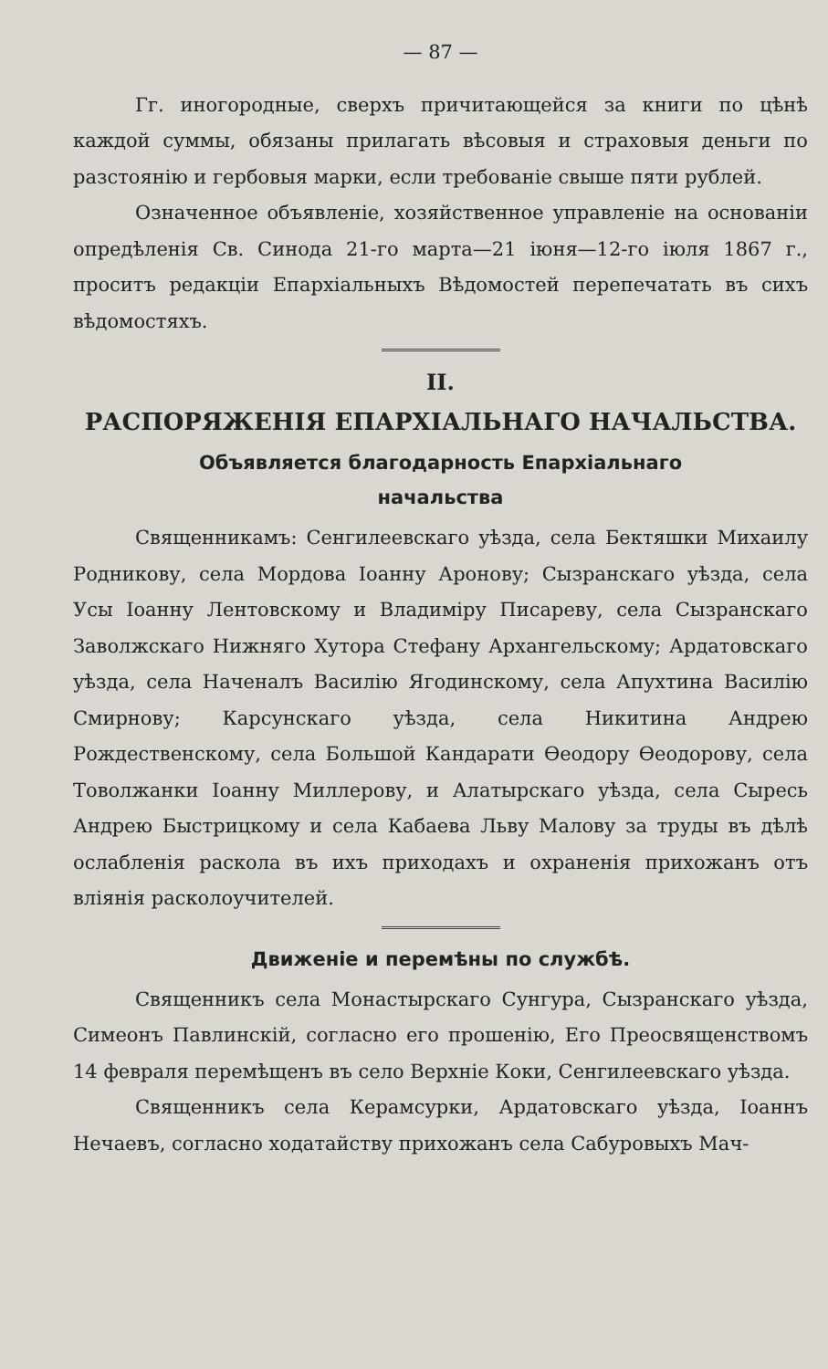— 87 —
Гг. иногородные, сверхъ причитающейся за книги по цѣнѣ каждой суммы, обязаны прилагать вѣсовыя и страховыя деньги по разстоянію и гербовыя марки, если требованіе свыше пяти рублей.
Означенное объявленіе, хозяйственное управленіе на основаніи опредѣленія Св. Синода 21-го марта—21 іюня—12-го іюля 1867 г., проситъ редакціи Епархіальныхъ Вѣдомостей перепечатать въ сихъ вѣдомостяхъ.
II.
РАСПОРЯЖЕНІЯ ЕПАРХІАЛЬНАГО НАЧАЛЬСТВА.
Объявляется благодарность Епархіальнаго
начальства
Священникамъ: Сенгилеевскаго уѣзда, села Бектяшки Михаилу Родникову, села Мордова Іоанну Аронову; Сызранскаго уѣзда, села Усы Іоанну Лентовскому и Владиміру Писареву, села Сызранскаго Заволжскаго Нижняго Хутора Стефану Архангельскому; Ардатовскаго уѣзда, села Наченалъ Василію Ягодинскому, села Апухтина Василію Смирнову; Карсунскаго уѣзда, села Никитина Андрею Рождественскому, села Большой Кандарати Ѳеодору Ѳеодорову, села Товолжанки Іоанну Миллерову, и Алатырскаго уѣзда, села Сыресь Андрею Быстрицкому и села Кабаева Льву Малову за труды въ дѣлѣ ослабленія раскола въ ихъ приходахъ и охраненія прихожанъ отъ вліянія расколоучителей.
Движеніе и перемѣны по службѣ.
Священникъ села Монастырскаго Сунгура, Сызранскаго уѣзда, Симеонъ Павлинскій, согласно его прошенію, Его Преосвященствомъ 14 февраля перемѣщенъ въ село Верхніе Коки, Сенгилеевскаго уѣзда.
Священникъ села Керамсурки, Ардатовскаго уѣзда, Іоаннъ Нечаевъ, согласно ходатайству прихожанъ села Сабуровыхъ Мач-